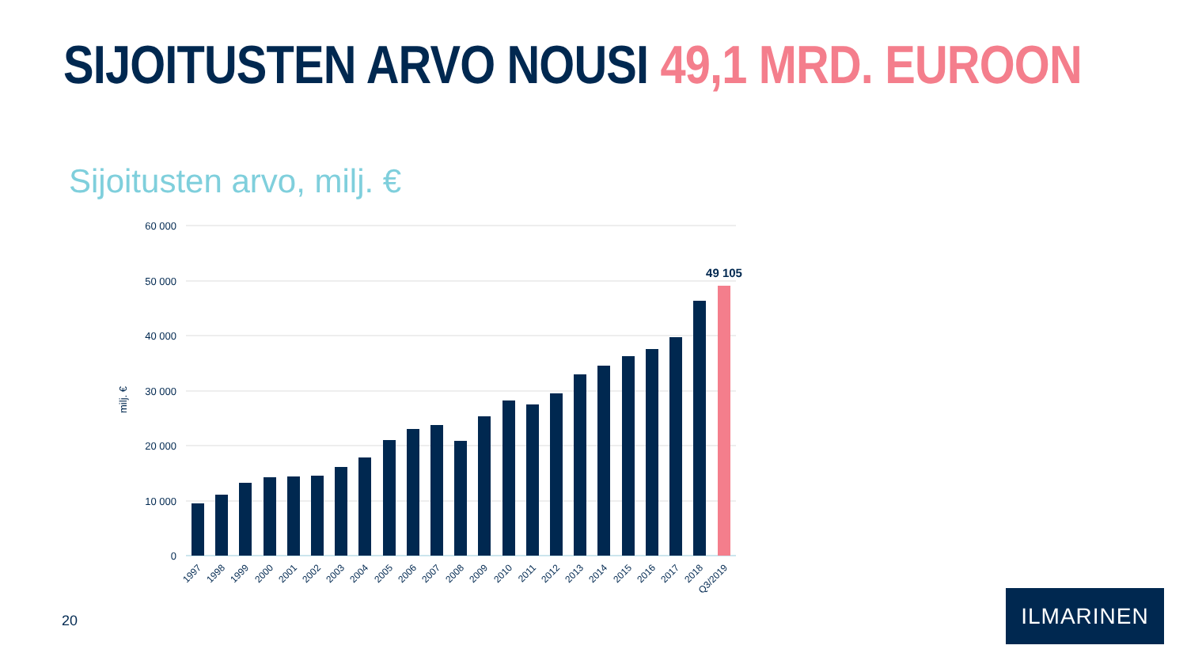SIJOITUSTEN ARVO NOUSI 49,1 MRD. EUROON
Sijoitusten arvo, milj. €
60 000
50 000
40 000
30 000
20 000
10 000
0
milj. €
49 105
1997
1998
1999
2000
2001
2002
2003
2004
2005
2006
2007
2008
2009
2010
2011
2012
2013
2014
2015
2016
2017
2018
Q3/2019
20
ILMARINEN